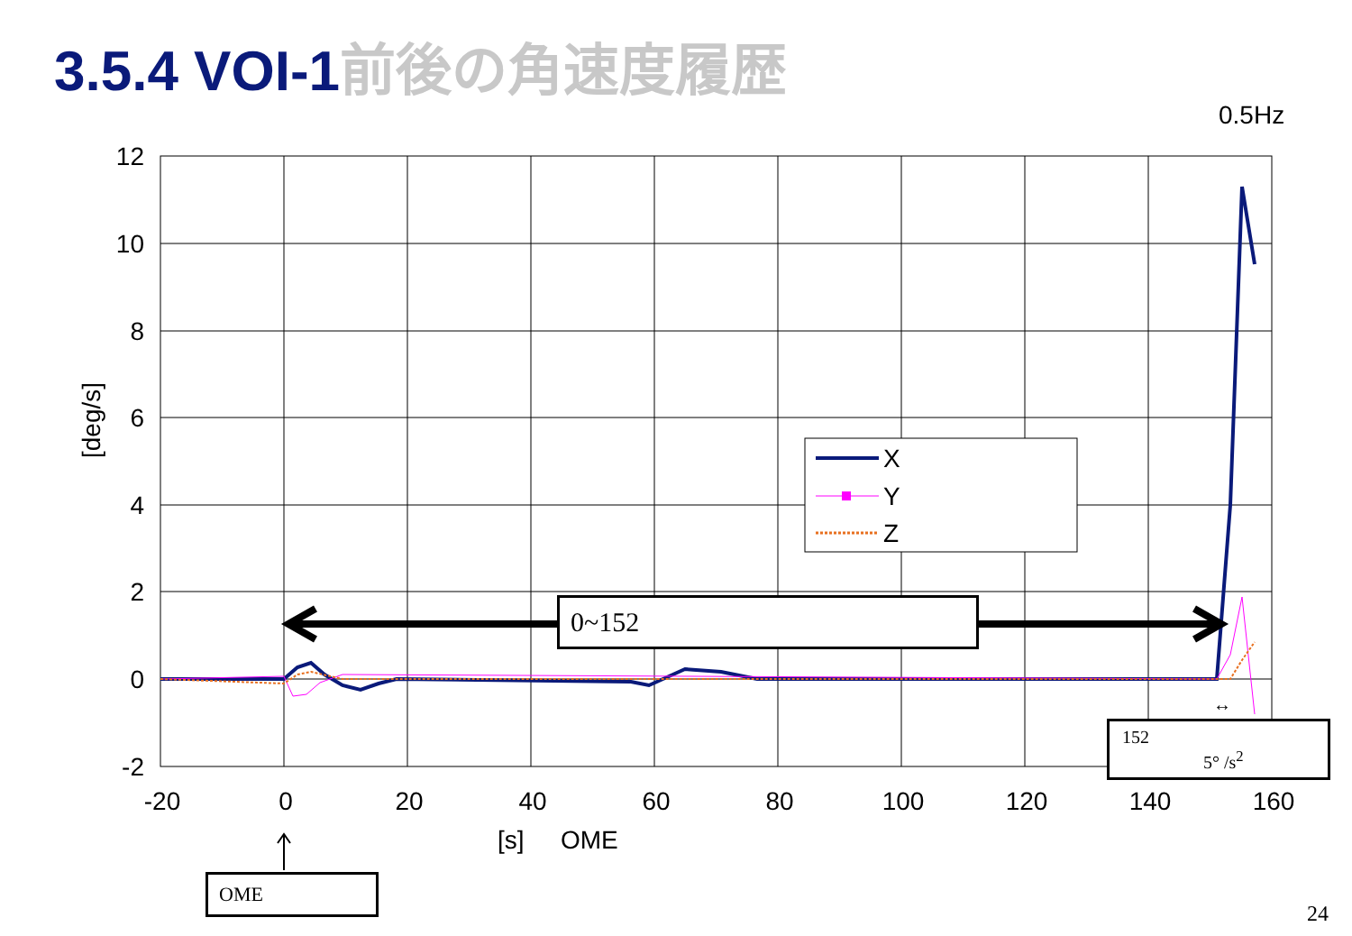3.5.4 VOI-1 前後の角速度履歴
0.5Hz
[deg/s]
12
10
8
6
4
2
0
-2
-20
0
20
40
60
80
100
120
140
160
[s]
OME
↔
X
Y
Z
0~152
152
5° /s<sup>2</sup>
OME
24